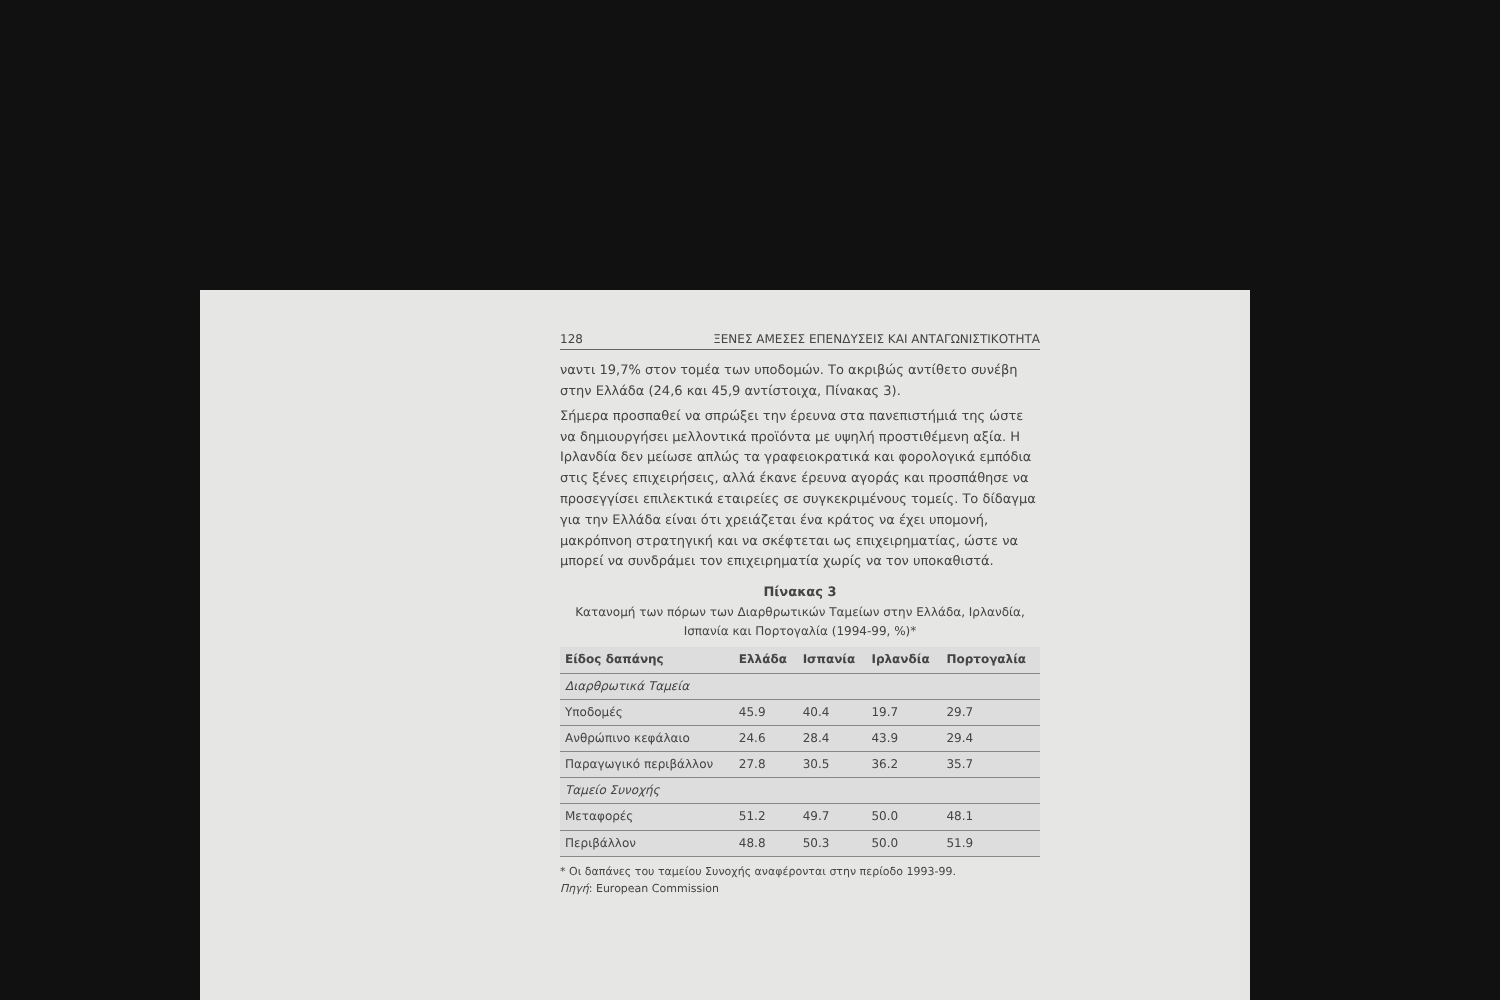128 ΞΕΝΕΣ ΑΜΕΣΕΣ ΕΠΕΝΔΥΣΕΙΣ ΚΑΙ ΑΝΤΑΓΩΝΙΣΤΙΚΟΤΗΤΑ
ναντι 19,7% στον τομέα των υποδομών. Το ακριβώς αντίθετο συνέβη στην Ελλάδα (24,6 και 45,9 αντίστοιχα, Πίνακας 3).
Σήμερα προσπαθεί να σπρώξει την έρευνα στα πανεπιστήμιά της ώστε να δημιουργήσει μελλοντικά προϊόντα με υψηλή προστιθέμενη αξία. Η Ιρλανδία δεν μείωσε απλώς τα γραφειοκρατικά και φορολογικά εμπόδια στις ξένες επιχειρήσεις, αλλά έκανε έρευνα αγοράς και προσπάθησε να προσεγγίσει επιλεκτικά εταιρείες σε συγκεκριμένους τομείς. Το δίδαγμα για την Ελλάδα είναι ότι χρειάζεται ένα κράτος να έχει υπομονή, μακρόπνοη στρατηγική και να σκέφτεται ως επιχειρηματίας, ώστε να μπορεί να συνδράμει τον επιχειρηματία χωρίς να τον υποκαθιστά.
Πίνακας 3
Κατανομή των πόρων των Διαρθρωτικών Ταμείων στην Ελλάδα, Ιρλανδία, Ισπανία και Πορτογαλία (1994-99, %)*
| Είδος δαπάνης | Ελλάδα | Ισπανία | Ιρλανδία | Πορτογαλία |
| --- | --- | --- | --- | --- |
| Διαρθρωτικά Ταμεία | | | | |
| Υποδομές | 45.9 | 40.4 | 19.7 | 29.7 |
| Ανθρώπινο κεφάλαιο | 24.6 | 28.4 | 43.9 | 29.4 |
| Παραγωγικό περιβάλλον | 27.8 | 30.5 | 36.2 | 35.7 |
| Ταμείο Συνοχής | | | | |
| Μεταφορές | 51.2 | 49.7 | 50.0 | 48.1 |
| Περιβάλλον | 48.8 | 50.3 | 50.0 | 51.9 |
* Οι δαπάνες του ταμείου Συνοχής αναφέρονται στην περίοδο 1993-99.
Πηγή: European Commission